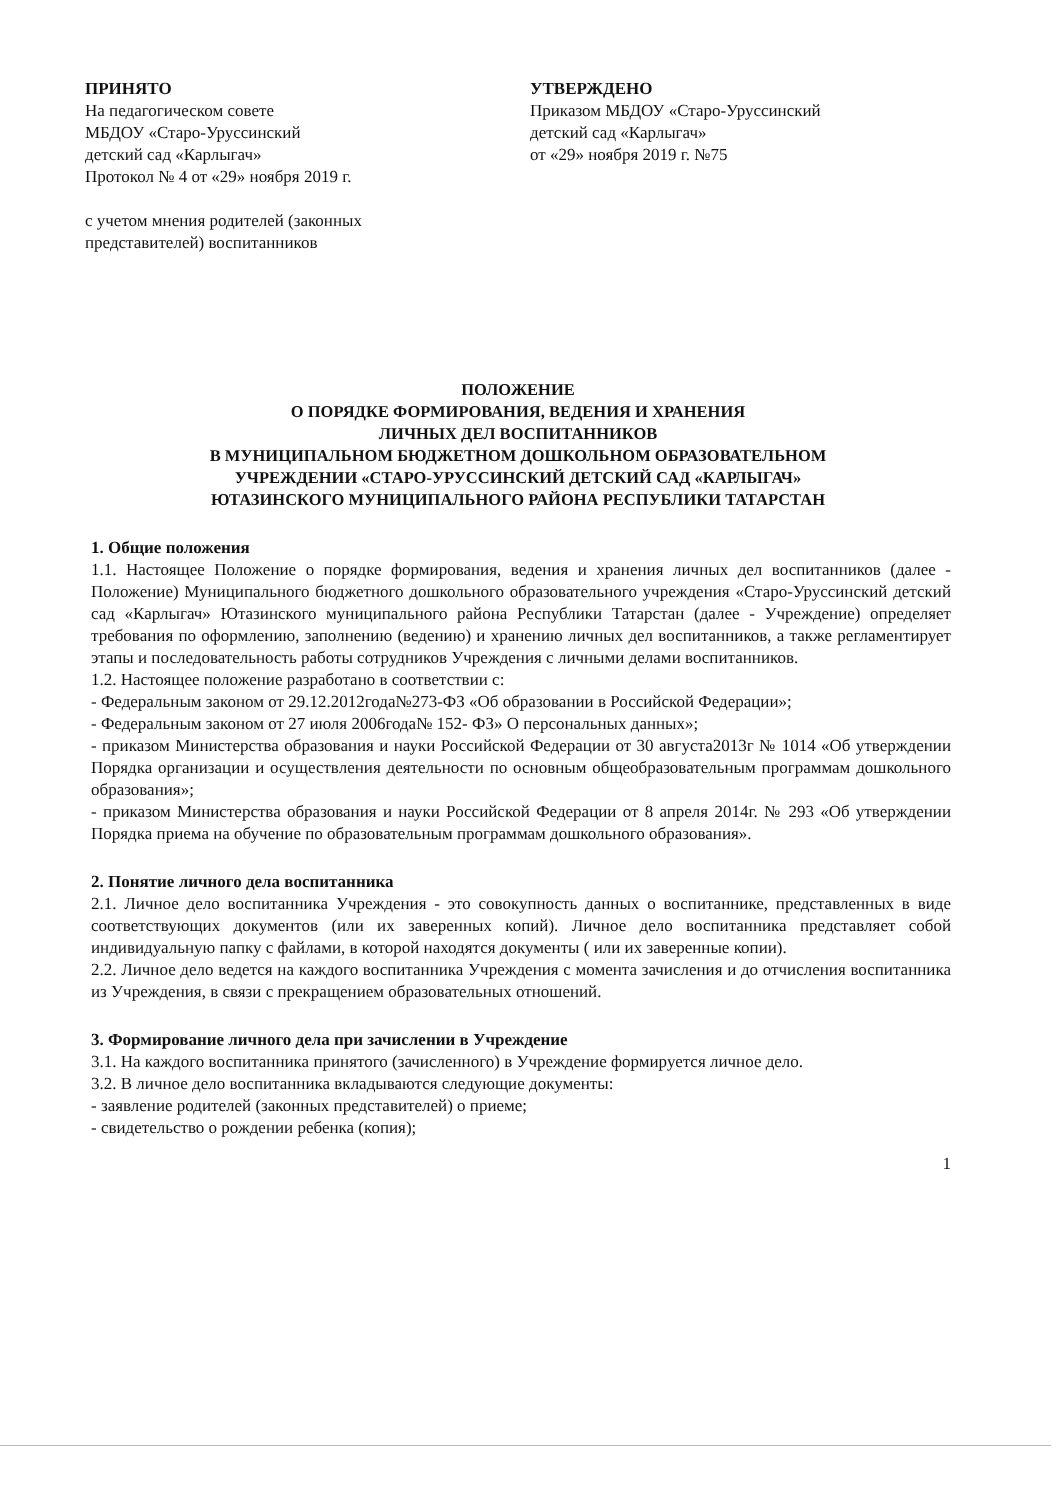ПРИНЯТО
На педагогическом совете
МБДОУ «Старо-Уруссинский
детский сад «Карлыгач»
Протокол № 4 от «29» ноября 2019 г.
с учетом мнения родителей (законных
представителей) воспитанников
УТВЕРЖДЕНО
Приказом МБДОУ «Старо-Уруссинский
детский сад «Карлыгач»
от «29» ноября 2019 г. №75
ПОЛОЖЕНИЕ
О ПОРЯДКЕ ФОРМИРОВАНИЯ, ВЕДЕНИЯ И ХРАНЕНИЯ
ЛИЧНЫХ ДЕЛ ВОСПИТАННИКОВ
В МУНИЦИПАЛЬНОМ БЮДЖЕТНОМ ДОШКОЛЬНОМ ОБРАЗОВАТЕЛЬНОМ
УЧРЕЖДЕНИИ «СТАРО-УРУССИНСКИЙ ДЕТСКИЙ САД «КАРЛЫГАЧ»
ЮТАЗИНСКОГО МУНИЦИПАЛЬНОГО РАЙОНА РЕСПУБЛИКИ ТАТАРСТАН
1. Общие положения
1.1. Настоящее Положение о порядке формирования, ведения и хранения личных дел воспитанников (далее - Положение) Муниципального бюджетного дошкольного образовательного учреждения «Старо-Уруссинский детский сад «Карлыгач» Ютазинского муниципального района Республики Татарстан (далее - Учреждение) определяет требования по оформлению, заполнению (ведению) и хранению личных дел воспитанников, а также регламентирует этапы и последовательность работы сотрудников Учреждения с личными делами воспитанников.
1.2. Настоящее положение разработано в соответствии с:
- Федеральным законом от 29.12.2012года№273-ФЗ «Об образовании в Российской Федерации»;
- Федеральным законом от 27 июля 2006года№ 152- ФЗ» О персональных данных»;
- приказом Министерства образования и науки Российской Федерации от 30 августа2013г № 1014 «Об утверждении Порядка организации и осуществления деятельности по основным общеобразовательным программам дошкольного образования»;
- приказом Министерства образования и науки Российской Федерации от 8 апреля 2014г. № 293 «Об утверждении Порядка приема на обучение по образовательным программам дошкольного образования».
2. Понятие личного дела воспитанника
2.1. Личное дело воспитанника Учреждения - это совокупность данных о воспитаннике, представленных в виде соответствующих документов (или их заверенных копий). Личное дело воспитанника представляет собой индивидуальную папку с файлами, в которой находятся документы ( или их заверенные копии).
2.2. Личное дело ведется на каждого воспитанника Учреждения с момента зачисления и до отчисления воспитанника из Учреждения, в связи с прекращением образовательных отношений.
3. Формирование личного дела при зачислении в Учреждение
3.1. На каждого воспитанника принятого (зачисленного) в Учреждение формируется личное дело.
3.2. В личное дело воспитанника вкладываются следующие документы:
- заявление родителей (законных представителей) о приеме;
- свидетельство о рождении ребенка (копия);
1